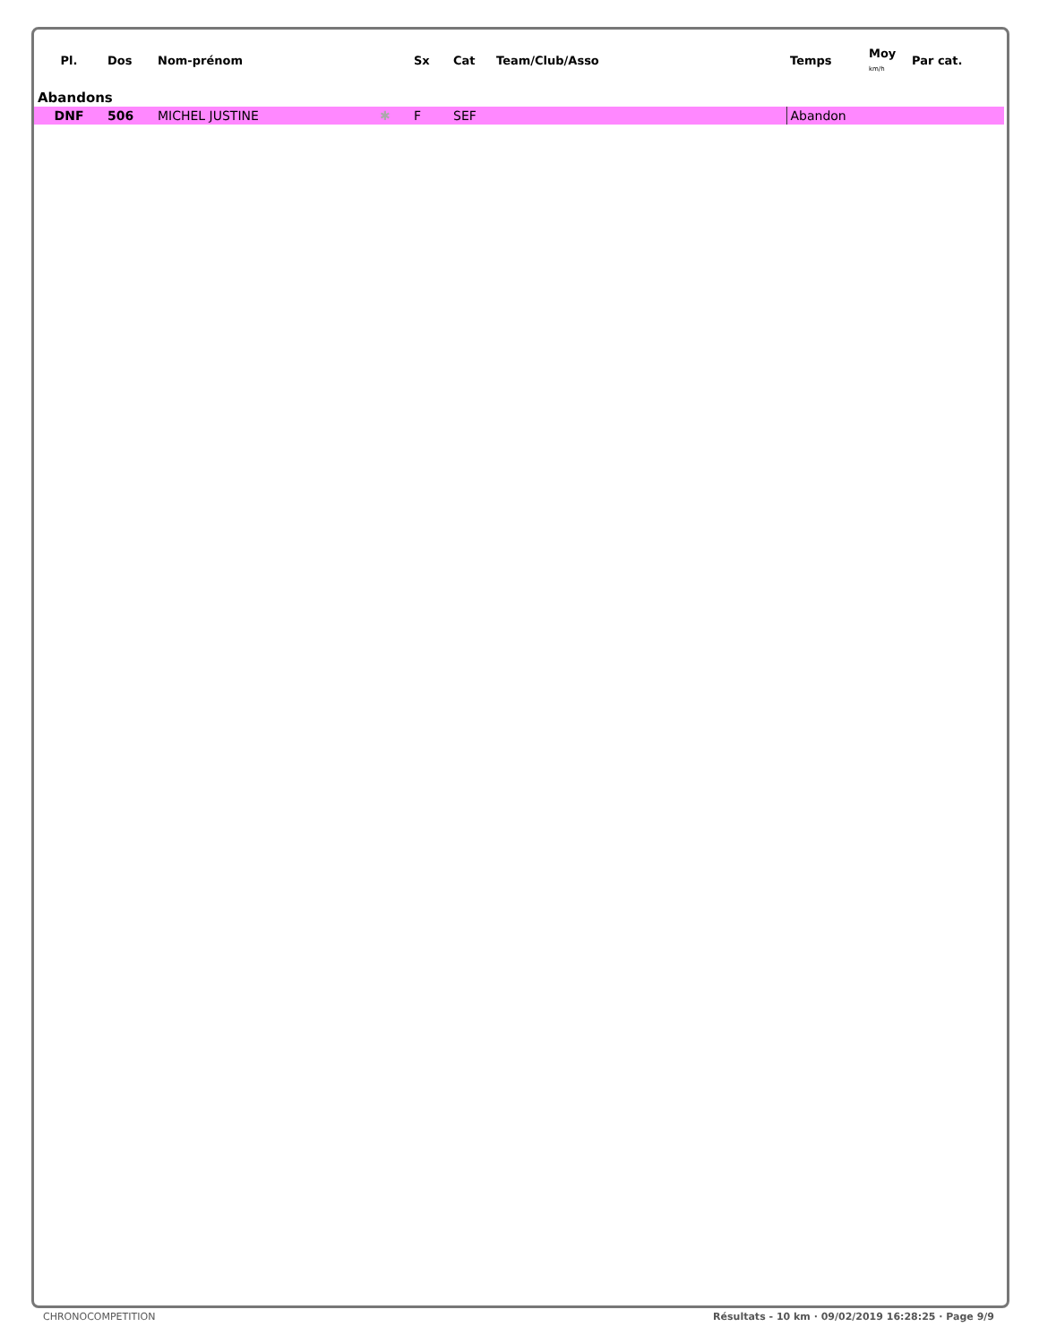| Pl. | Dos | Nom-prénom | | Sx | Cat | Team/Club/Asso | Temps | Moy km/h | Par cat. |
| --- | --- | --- | --- | --- | --- | --- | --- | --- | --- |
| Abandons | | | | | | | | | |
| DNF | 506 | MICHEL JUSTINE | ✱ | F | SEF | | Abandon | | |
CHRONOCOMPETITION Résultats - 10 km · 09/02/2019 16:28:25 · Page 9/9